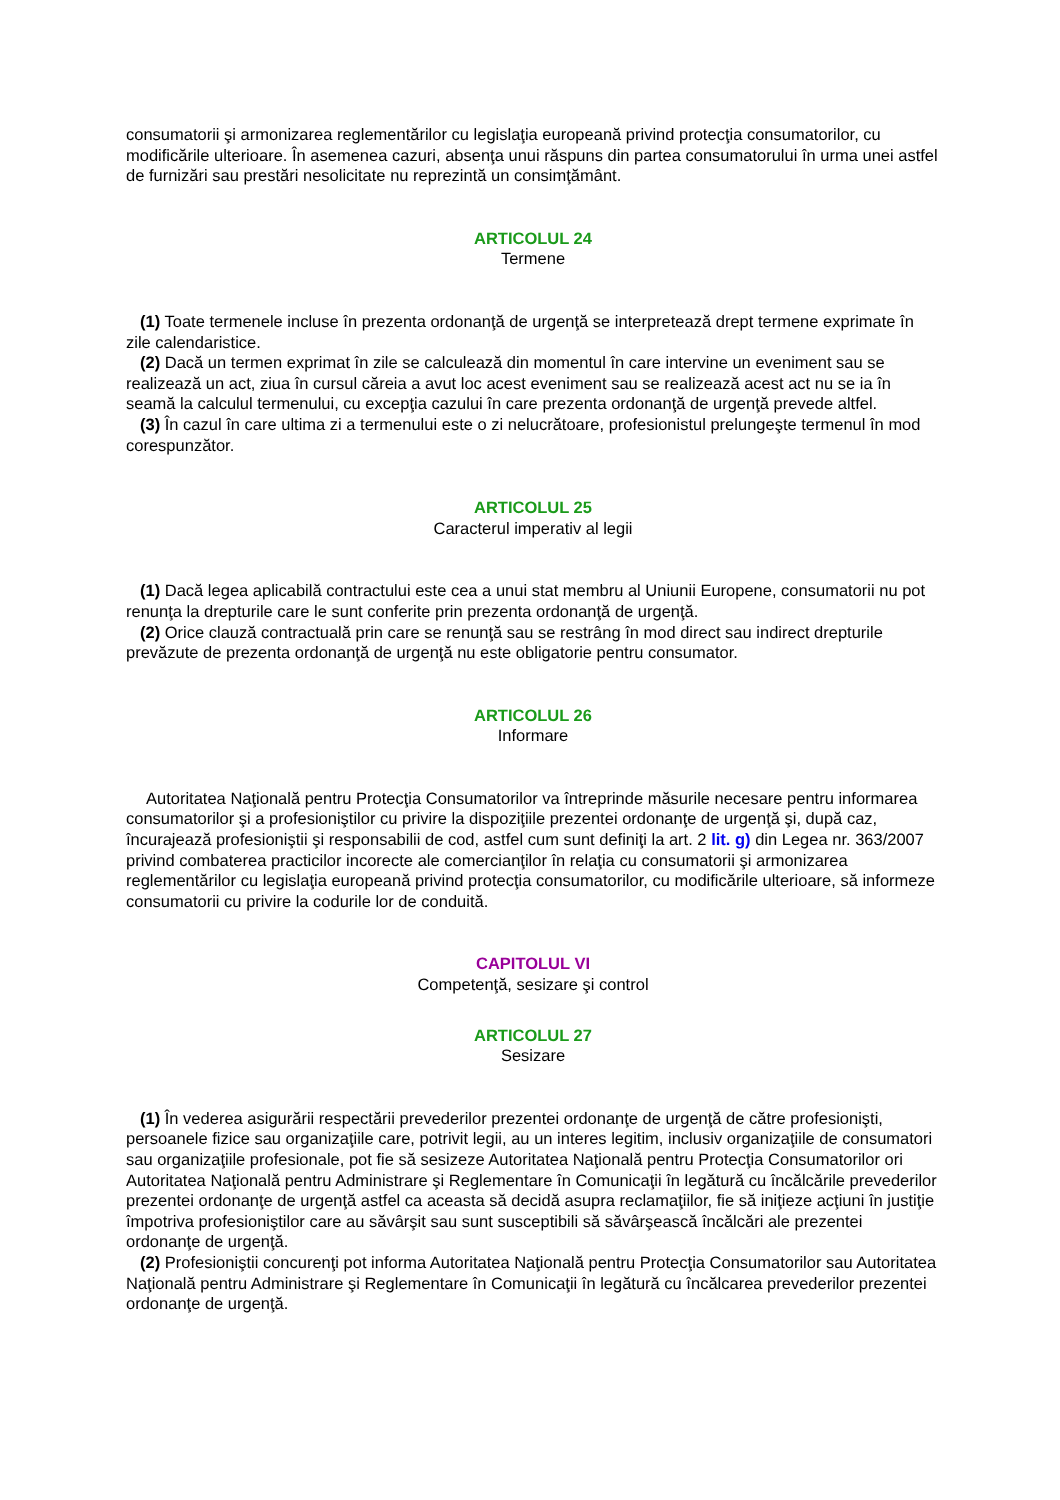consumatorii şi armonizarea reglementărilor cu legislaţia europeană privind protecţia consumatorilor, cu modificările ulterioare. În asemenea cazuri, absenţa unui răspuns din partea consumatorului în urma unei astfel de furnizări sau prestări nesolicitate nu reprezintă un consimţământ.
ARTICOLUL 24
Termene
(1) Toate termenele incluse în prezenta ordonanţă de urgenţă se interpretează drept termene exprimate în zile calendaristice.
(2) Dacă un termen exprimat în zile se calculează din momentul în care intervine un eveniment sau se realizează un act, ziua în cursul căreia a avut loc acest eveniment sau se realizează acest act nu se ia în seamă la calculul termenului, cu excepţia cazului în care prezenta ordonanţă de urgenţă prevede altfel.
(3) În cazul în care ultima zi a termenului este o zi nelucrătoare, profesionistul prelungeşte termenul în mod corespunzător.
ARTICOLUL 25
Caracterul imperativ al legii
(1) Dacă legea aplicabilă contractului este cea a unui stat membru al Uniunii Europene, consumatorii nu pot renunţa la drepturile care le sunt conferite prin prezenta ordonanţă de urgenţă.
(2) Orice clauză contractuală prin care se renunţă sau se restrâng în mod direct sau indirect drepturile prevăzute de prezenta ordonanţă de urgenţă nu este obligatorie pentru consumator.
ARTICOLUL 26
Informare
Autoritatea Naţională pentru Protecţia Consumatorilor va întreprinde măsurile necesare pentru informarea consumatorilor şi a profesioniştilor cu privire la dispoziţiile prezentei ordonanţe de urgenţă şi, după caz, încurajează profesioniştii şi responsabilii de cod, astfel cum sunt definiţi la art. 2 lit. g) din Legea nr. 363/2007 privind combaterea practicilor incorecte ale comercianţilor în relaţia cu consumatorii şi armonizarea reglementărilor cu legislaţia europeană privind protecţia consumatorilor, cu modificările ulterioare, să informeze consumatorii cu privire la codurile lor de conduită.
CAPITOLUL VI
Competenţă, sesizare şi control
ARTICOLUL 27
Sesizare
(1) În vederea asigurării respectării prevederilor prezentei ordonanţe de urgenţă de către profesionişti, persoanele fizice sau organizaţiile care, potrivit legii, au un interes legitim, inclusiv organizaţiile de consumatori sau organizaţiile profesionale, pot fie să sesizeze Autoritatea Naţională pentru Protecţia Consumatorilor ori Autoritatea Naţională pentru Administrare şi Reglementare în Comunicaţii în legătură cu încălcările prevederilor prezentei ordonanţe de urgenţă astfel ca aceasta să decidă asupra reclamaţiilor, fie să iniţieze acţiuni în justiţie împotriva profesioniştilor care au săvârşit sau sunt susceptibili să săvârşească încălcări ale prezentei ordonanţe de urgenţă.
(2) Profesioniştii concurenţi pot informa Autoritatea Naţională pentru Protecţia Consumatorilor sau Autoritatea Naţională pentru Administrare şi Reglementare în Comunicaţii în legătură cu încălcarea prevederilor prezentei ordonanţe de urgenţă.